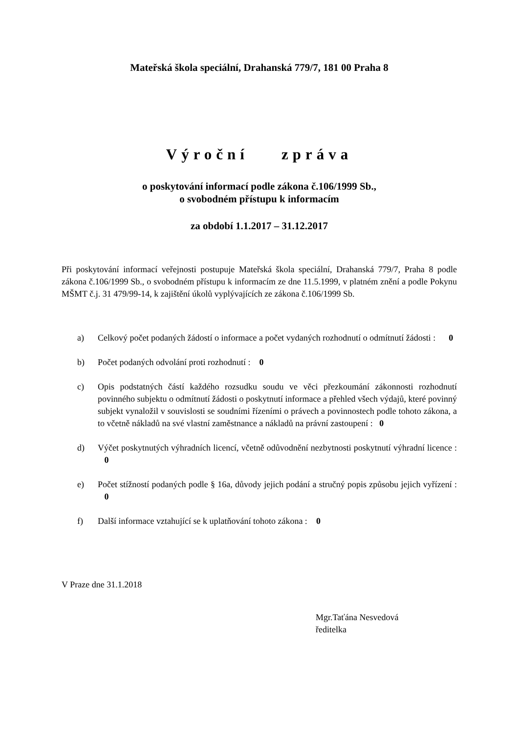Mateřská škola speciální, Drahanská 779/7, 181 00 Praha 8
Výroční zpráva
o poskytování informací podle zákona č.106/1999 Sb.,
o svobodném přístupu k informacím
za období 1.1.2017 – 31.12.2017
Při poskytování informací veřejnosti postupuje Mateřská škola speciální, Drahanská 779/7, Praha 8 podle zákona č.106/1999 Sb., o svobodném přístupu k informacím ze dne 11.5.1999, v platném znění a podle Pokynu MŠMT č.j. 31 479/99-14, k zajištění úkolů vyplývajících ze zákona č.106/1999 Sb.
a) Celkový počet podaných žádostí o informace a počet vydaných rozhodnutí o odmítnutí žádosti : 0
b) Počet podaných odvolání proti rozhodnutí : 0
c) Opis podstatných částí každého rozsudku soudu ve věci přezkoumání zákonnosti rozhodnutí povinného subjektu o odmítnutí žádosti o poskytnutí informace a přehled všech výdajů, které povinný subjekt vynaložil v souvislosti se soudními řízeními o právech a povinnostech podle tohoto zákona, a to včetně nákladů na své vlastní zaměstnance a nákladů na právní zastoupení : 0
d) Výčet poskytnutých výhradních licencí, včetně odůvodnění nezbytnosti poskytnutí výhradní licence : 0
e) Počet stížností podaných podle § 16a, důvody jejich podání a stručný popis způsobu jejich vyřízení : 0
f) Další informace vztahující se k uplatňování tohoto zákona : 0
V Praze dne 31.1.2018
Mgr.Taťána Nesvedová
ředitelka